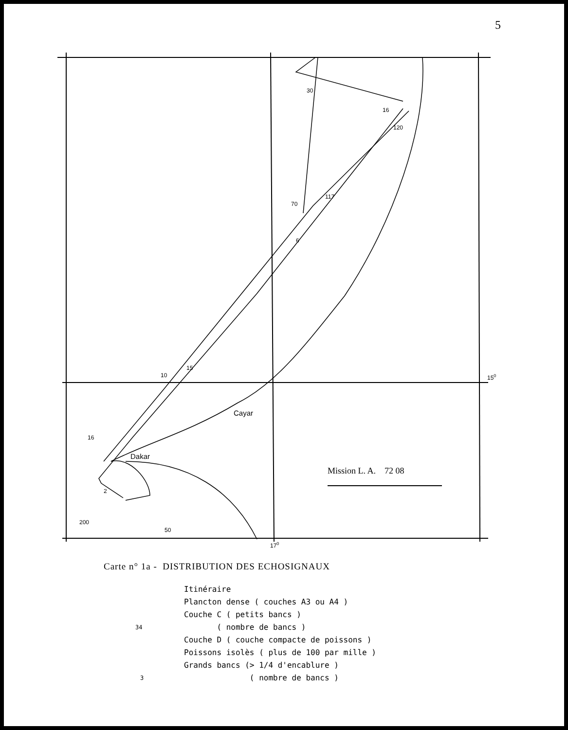5
30
16
120
117
70
6
15
10
16
2
200
50
170
150
Cayar
Dakar
Mission L. A. 72 08
Carte n° 1a - DISTRIBUTION DES ECHOSIGNAUX
Itinéraire
Plancton dense ( couches A3 ou A4 )
Couche C ( petits bancs )
( nombre de bancs ) 34
Couche D ( couche compacte de poissons )
Poissons isolès ( plus de 100 par mille )
Grands bancs (> 1/4 d'encablure )
( nombre de bancs ) 3